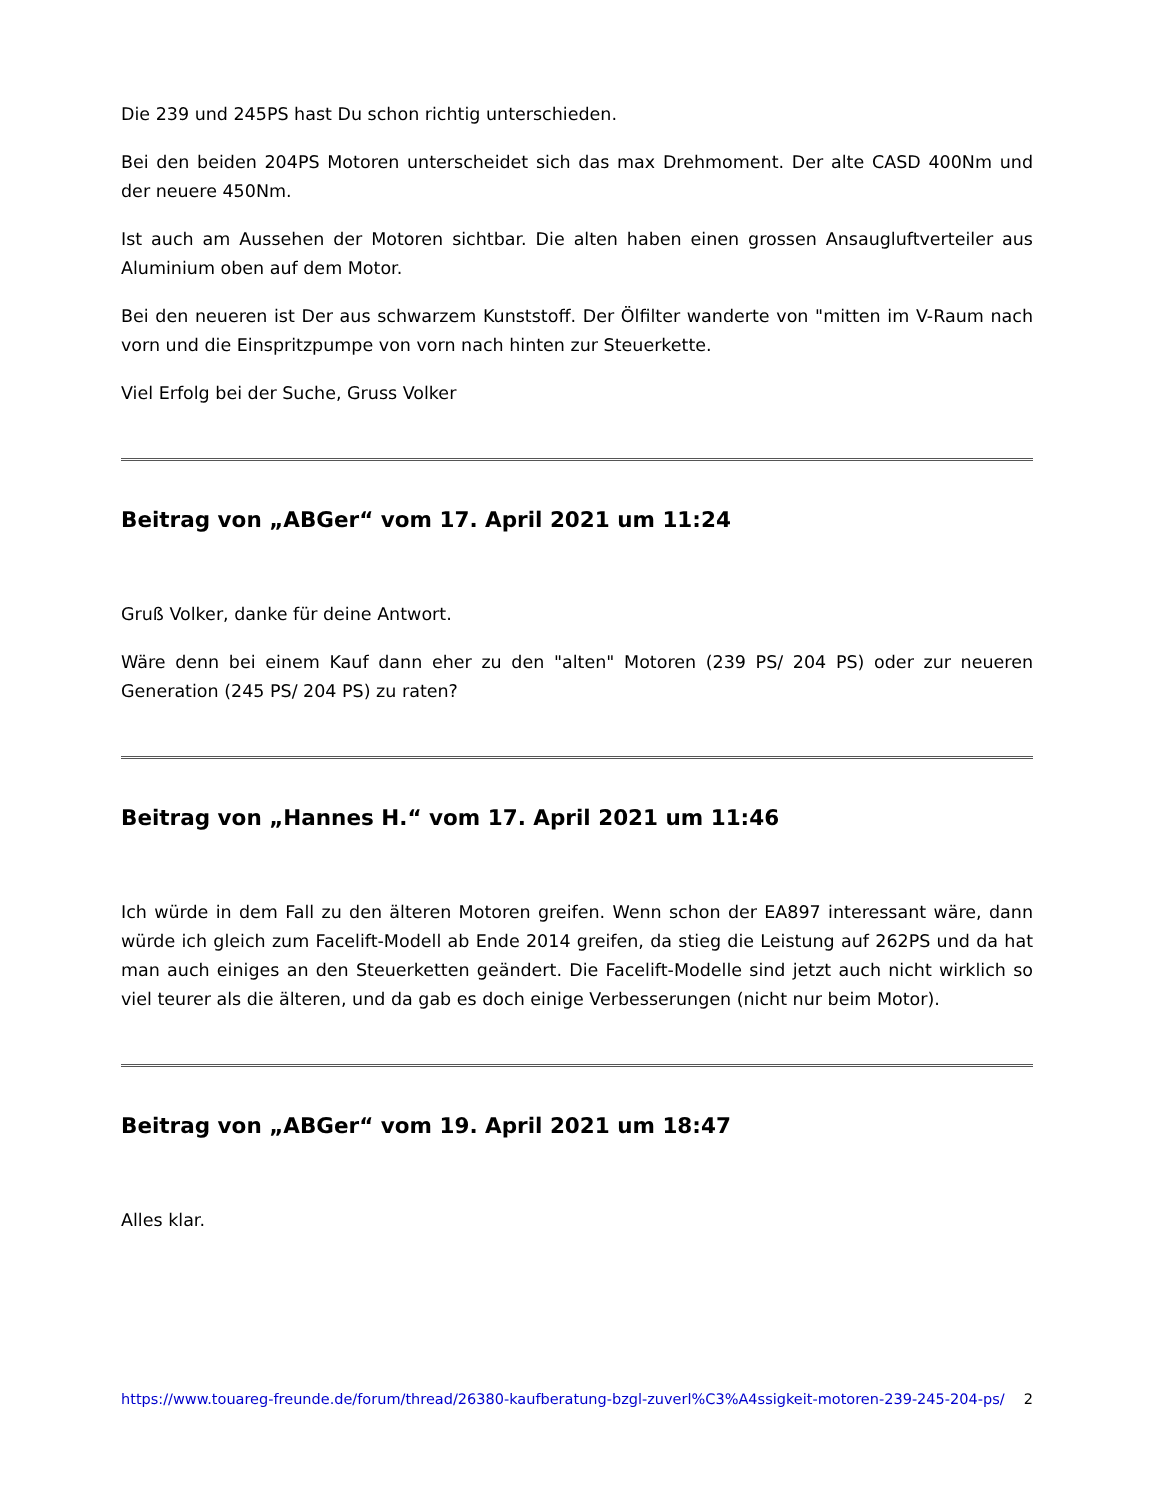Die 239 und 245PS hast Du schon richtig unterschieden.
Bei den beiden 204PS Motoren unterscheidet sich das max Drehmoment. Der alte CASD 400Nm und der neuere 450Nm.
Ist auch am Aussehen der Motoren sichtbar. Die alten haben einen grossen Ansaugluftverteiler aus Aluminium oben auf dem Motor.
Bei den neueren ist Der aus schwarzem Kunststoff. Der Ölfilter wanderte von "mitten im V-Raum nach vorn und die Einspritzpumpe von vorn nach hinten zur Steuerkette.
Viel Erfolg bei der Suche, Gruss Volker
Beitrag von „ABGer“ vom 17. April 2021 um 11:24
Gruß Volker, danke für deine Antwort.
Wäre denn bei einem Kauf dann eher zu den "alten" Motoren (239 PS/ 204 PS) oder zur neueren Generation (245 PS/ 204 PS) zu raten?
Beitrag von „Hannes H.“ vom 17. April 2021 um 11:46
Ich würde in dem Fall zu den älteren Motoren greifen. Wenn schon der EA897 interessant wäre, dann würde ich gleich zum Facelift-Modell ab Ende 2014 greifen, da stieg die Leistung auf 262PS und da hat man auch einiges an den Steuerketten geändert. Die Facelift-Modelle sind jetzt auch nicht wirklich so viel teurer als die älteren, und da gab es doch einige Verbesserungen (nicht nur beim Motor).
Beitrag von „ABGer“ vom 19. April 2021 um 18:47
Alles klar.
https://www.touareg-freunde.de/forum/thread/26380-kaufberatung-bzgl-zuverl%C3%A4ssigkeit-motoren-239-245-204-ps/ 2